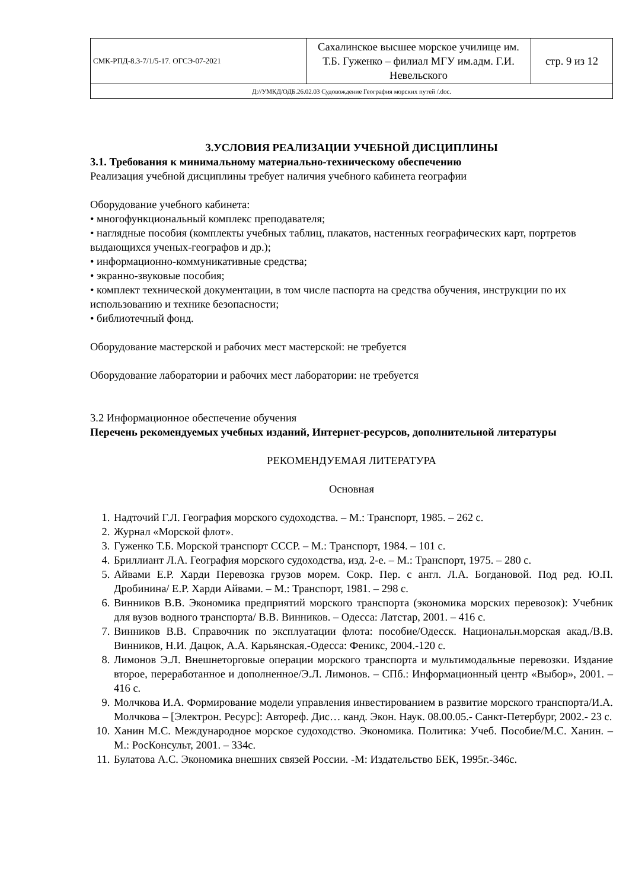| СМК-РПД-8.3-7/1/5-17. ОГСЭ-07-2021 | Сахалинское высшее морское училище им. Т.Б. Гуженко – филиал МГУ им.адм. Г.И. Невельского | стр. 9 из 12 |
| Д://УМКД/ОДБ.26.02.03 Судовождение География морских путей /.doc. | | |
3.УСЛОВИЯ РЕАЛИЗАЦИИ УЧЕБНОЙ ДИСЦИПЛИНЫ
3.1. Требования к минимальному материально-техническому обеспечению
Реализация учебной дисциплины требует наличия учебного кабинета географии
Оборудование учебного кабинета:
• многофункциональный комплекс преподавателя;
• наглядные пособия (комплекты учебных таблиц, плакатов, настенных географических карт, портретов выдающихся ученых-географов и др.);
• информационно-коммуникативные средства;
• экранно-звуковые пособия;
• комплект технической документации, в том числе паспорта на средства обучения, инструкции по их использованию и технике безопасности;
• библиотечный фонд.
Оборудование мастерской и рабочих мест мастерской: не требуется
Оборудование лаборатории и рабочих мест лаборатории: не требуется
3.2 Информационное обеспечение обучения
Перечень рекомендуемых учебных изданий, Интернет-ресурсов, дополнительной литературы
РЕКОМЕНДУЕМАЯ ЛИТЕРАТУРА
Основная
1. Надточий Г.Л. География морского судоходства. – М.: Транспорт, 1985. – 262 с.
2. Журнал «Морской флот».
3. Гуженко Т.Б. Морской транспорт СССР. – М.: Транспорт, 1984. – 101 с.
4. Бриллиант Л.А. География морского судоходства, изд. 2-е. – М.: Транспорт, 1975. – 280 с.
5. Айвами Е.Р. Харди Перевозка грузов морем. Сокр. Пер. с англ. Л.А. Богдановой. Под ред. Ю.П. Дробинина/ Е.Р. Харди Айвами. – М.: Транспорт, 1981. – 298 с.
6. Винников В.В. Экономика предприятий морского транспорта (экономика морских перевозок): Учебник для вузов водного транспорта/ В.В. Винников. – Одесса: Латстар, 2001. – 416 с.
7. Винников В.В. Справочник по эксплуатации флота: пособие/Одесск. Национальн.морская акад./В.В. Винников, Н.И. Дацюк, А.А. Карьянская.-Одесса: Феникс, 2004.-120 с.
8. Лимонов Э.Л. Внешнеторговые операции морского транспорта и мультимодальные перевозки. Издание второе, переработанное и дополненное/Э.Л. Лимонов. – СПб.: Информационный центр «Выбор», 2001. – 416 с.
9. Молчкова И.А. Формирование модели управления инвестированием в развитие морского транспорта/И.А. Молчкова – [Электрон. Ресурс]: Автореф. Дис… канд. Экон. Наук. 08.00.05.- Санкт-Петербург, 2002.- 23 с.
10. Ханин М.С. Международное морское судоходство. Экономика. Политика: Учеб. Пособие/М.С. Ханин. – М.: РосКонсульт, 2001. – 334с.
11. Булатова А.С. Экономика внешних связей России. -М: Издательство БЕК, 1995г.-346с.